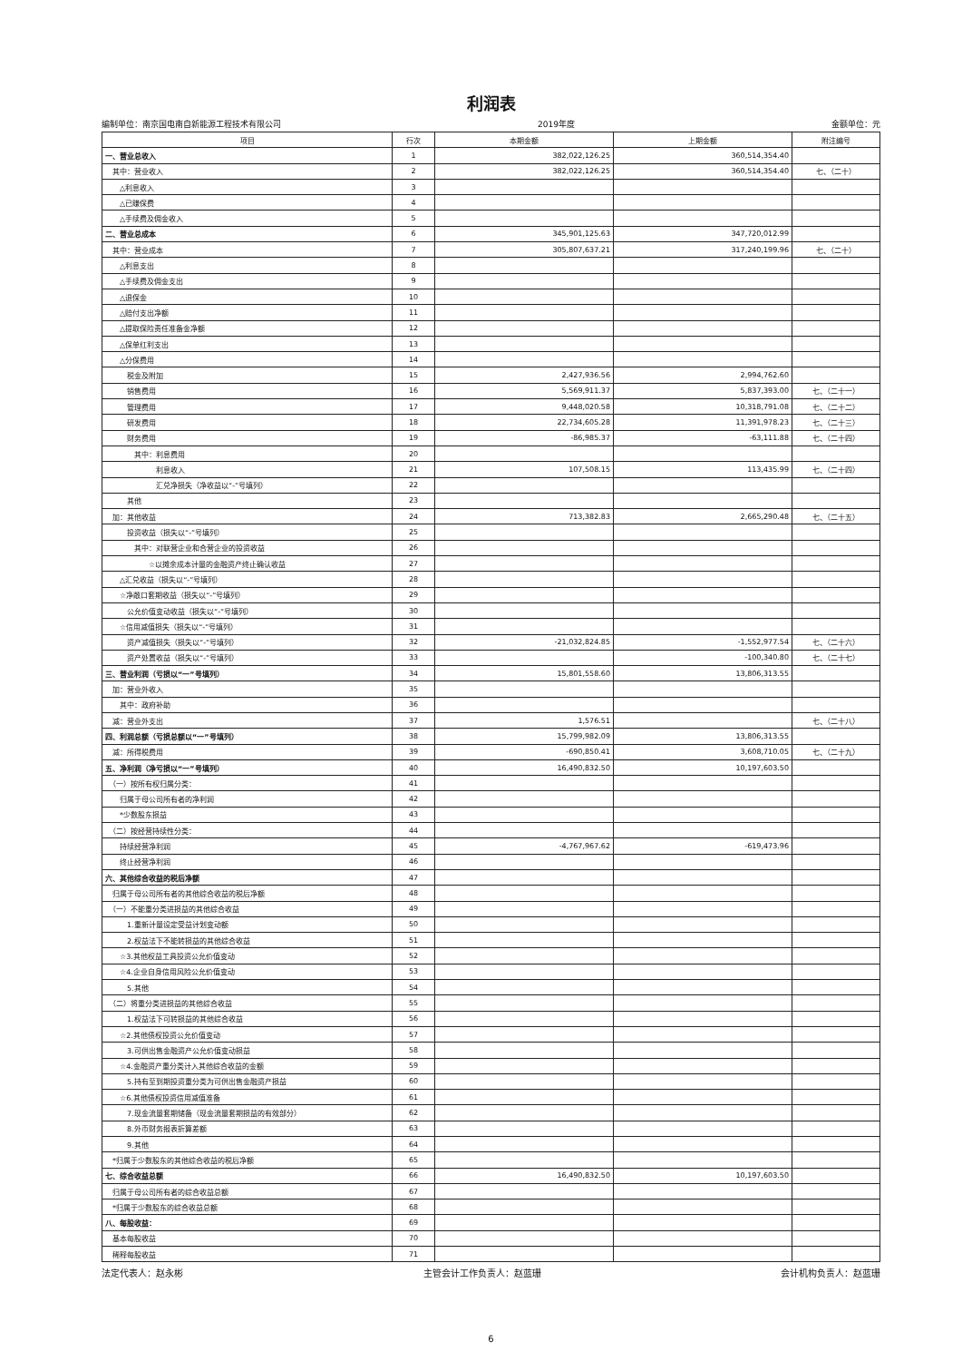利润表
编制单位：南京国电南自新能源工程技术有限公司 2019年度 金额单位：元
| 项目 | 行次 | 本期金额 | 上期金额 | 附注编号 |
| --- | --- | --- | --- | --- |
| 一、营业总收入 | 1 | 382,022,126.25 | 360,514,354.40 | |
| 其中：营业收入 | 2 | 382,022,126.25 | 360,514,354.40 | 七、（二十） |
| △利息收入 | 3 | | | |
| △已赚保费 | 4 | | | |
| △手续费及佣金收入 | 5 | | | |
| 二、营业总成本 | 6 | 345,901,125.63 | 347,720,012.99 | |
| 其中：营业成本 | 7 | 305,807,637.21 | 317,240,199.96 | 七、（二十） |
| △利息支出 | 8 | | | |
| △手续费及佣金支出 | 9 | | | |
| △退保金 | 10 | | | |
| △赔付支出净额 | 11 | | | |
| △提取保险责任准备金净额 | 12 | | | |
| △保单红利支出 | 13 | | | |
| △分保费用 | 14 | | | |
| 税金及附加 | 15 | 2,427,936.56 | 2,994,762.60 | |
| 销售费用 | 16 | 5,569,911.37 | 5,837,393.00 | 七、（二十一） |
| 管理费用 | 17 | 9,448,020.58 | 10,318,791.08 | 七、（二十二） |
| 研发费用 | 18 | 22,734,605.28 | 11,391,978.23 | 七、（二十三） |
| 财务费用 | 19 | -86,985.37 | -63,111.88 | 七、（二十四） |
| 其中：利息费用 | 20 | | | |
| 利息收入 | 21 | 107,508.15 | 113,435.99 | 七、（二十四） |
| 汇兑净损失（净收益以“-”号填列） | 22 | | | |
| 其他 | 23 | | | |
| 加：其他收益 | 24 | 713,382.83 | 2,665,290.48 | 七、（二十五） |
| 投资收益（损失以“-”号填列） | 25 | | | |
| 其中：对联营企业和合营企业的投资收益 | 26 | | | |
| ☆以摊余成本计量的金融资产终止确认收益 | 27 | | | |
| △汇兑收益（损失以“-”号填列） | 28 | | | |
| ☆净敞口套期收益（损失以“-”号填列） | 29 | | | |
| 公允价值变动收益（损失以“-”号填列） | 30 | | | |
| ☆信用减值损失（损失以“-”号填列） | 31 | | | |
| 资产减值损失（损失以“-”号填列） | 32 | -21,032,824.85 | -1,552,977.54 | 七、（二十六） |
| 资产处置收益（损失以“-”号填列） | 33 | | -100,340.80 | 七、（二十七） |
| 三、营业利润（亏损以“一”号填列） | 34 | 15,801,558.60 | 13,806,313.55 | |
| 加：营业外收入 | 35 | | | |
| 其中：政府补助 | 36 | | | |
| 减：营业外支出 | 37 | 1,576.51 | | 七、（二十八） |
| 四、利润总额（亏损总额以“一”号填列） | 38 | 15,799,982.09 | 13,806,313.55 | |
| 减：所得税费用 | 39 | -690,850.41 | 3,608,710.05 | 七、（二十九） |
| 五、净利润（净亏损以“一”号填列） | 40 | 16,490,832.50 | 10,197,603.50 | |
| （一）按所有权归属分类： | 41 | | | |
| 归属于母公司所有者的净利润 | 42 | | | |
| *少数股东损益 | 43 | | | |
| （二）按经营持续性分类： | 44 | | | |
| 持续经营净利润 | 45 | -4,767,967.62 | -619,473.96 | |
| 终止经营净利润 | 46 | | | |
| 六、其他综合收益的税后净额 | 47 | | | |
| 归属于母公司所有者的其他综合收益的税后净额 | 48 | | | |
| （一）不能重分类进损益的其他综合收益 | 49 | | | |
| 1.重新计量设定受益计划变动额 | 50 | | | |
| 2.权益法下不能转损益的其他综合收益 | 51 | | | |
| ☆3.其他权益工具投资公允价值变动 | 52 | | | |
| ☆4.企业自身信用风险公允价值变动 | 53 | | | |
| 5.其他 | 54 | | | |
| （二）将重分类进损益的其他综合收益 | 55 | | | |
| 1.权益法下可转损益的其他综合收益 | 56 | | | |
| ☆2.其他债权投资公允价值变动 | 57 | | | |
| 3.可供出售金融资产公允价值变动损益 | 58 | | | |
| ☆4.金融资产重分类计入其他综合收益的金额 | 59 | | | |
| 5.持有至到期投资重分类为可供出售金融资产损益 | 60 | | | |
| ☆6.其他债权投资信用减值准备 | 61 | | | |
| 7.现金流量套期储备（现金流量套期损益的有效部分） | 62 | | | |
| 8.外币财务报表折算差额 | 63 | | | |
| 9.其他 | 64 | | | |
| *归属于少数股东的其他综合收益的税后净额 | 65 | | | |
| 七、综合收益总额 | 66 | 16,490,832.50 | 10,197,603.50 | |
| 归属于母公司所有者的综合收益总额 | 67 | | | |
| *归属于少数股东的综合收益总额 | 68 | | | |
| 八、每股收益： | 69 | | | |
| 基本每股收益 | 70 | | | |
| 稀释每股收益 | 71 | | | |
法定代表人：赵永彬 主管会计工作负责人：赵蓝珊 会计机构负责人：赵蓝珊
6